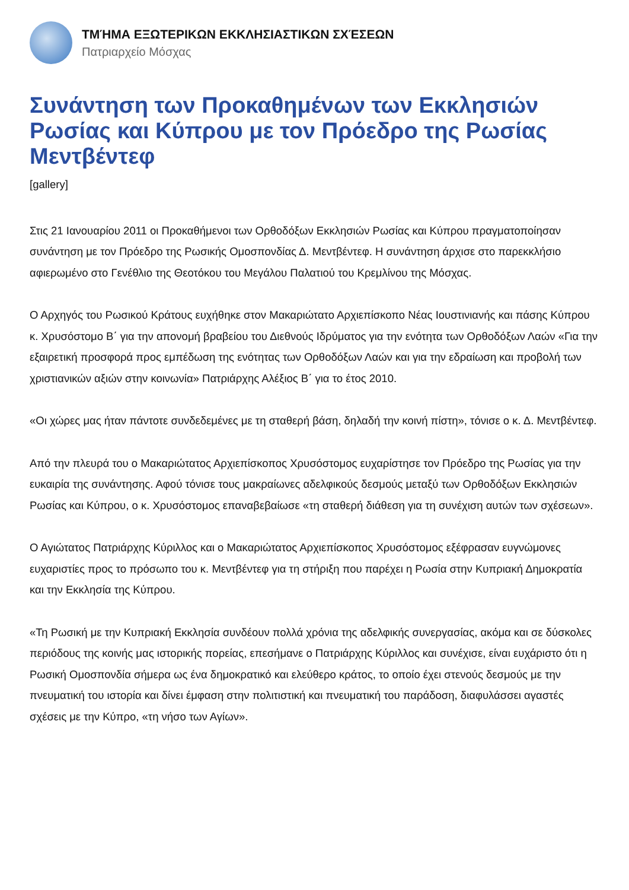ΤΜΉΜΑ ΕΞΩΤΕΡΙΚΩΝ ΕΚΚΛΗΣΙΑΣΤΙΚΩΝ ΣΧΈΣΕΩΝ
Πατριαρχείο Μόσχας
Συνάντηση των Προκαθημένων των Εκκλησιών Ρωσίας και Κύπρου με τον Πρόεδρο της Ρωσίας Μεντβέντεφ
[gallery]
Στις 21 Ιανουαρίου 2011 οι Προκαθήμενοι των Ορθοδόξων Εκκλησιών Ρωσίας και Κύπρου πραγματοποίησαν συνάντηση με τον Πρόεδρο της Ρωσικής Ομοσπονδίας Δ. Μεντβέντεφ. Η συνάντηση άρχισε στο παρεκκλήσιο αφιερωμένο στο Γενέθλιο της Θεοτόκου του Μεγάλου Παλατιού του Κρεμλίνου της Μόσχας.
Ο Αρχηγός του Ρωσικού Κράτους ευχήθηκε στον Μακαριώτατο Αρχιεπίσκοπο Νέας Ιουστινιανής και πάσης Κύπρου κ. Χρυσόστομο Β΄ για την απονομή βραβείου του Διεθνούς Ιδρύματος για την ενότητα των Ορθοδόξων Λαών «Για την εξαιρετική προσφορά προς εμπέδωση της ενότητας των Ορθοδόξων Λαών και για την εδραίωση και προβολή των χριστιανικών αξιών στην κοινωνία» Πατριάρχης Αλέξιος Β΄ για το έτος 2010.
«Οι χώρες μας ήταν πάντοτε συνδεδεμένες με τη σταθερή βάση, δηλαδή την κοινή πίστη», τόνισε ο κ. Δ. Μεντβέντεφ.
Από την πλευρά του ο Μακαριώτατος Αρχιεπίσκοπος Χρυσόστομος ευχαρίστησε τον Πρόεδρο της Ρωσίας για την ευκαιρία της συνάντησης. Αφού τόνισε τους μακραίωνες αδελφικούς δεσμούς μεταξύ των Ορθοδόξων Εκκλησιών Ρωσίας και Κύπρου, ο κ. Χρυσόστομος επαναβεβαίωσε «τη σταθερή διάθεση για τη συνέχιση αυτών των σχέσεων».
Ο Αγιώτατος Πατριάρχης Κύριλλος και ο Μακαριώτατος Αρχιεπίσκοπος Χρυσόστομος εξέφρασαν ευγνώμονες ευχαριστίες προς το πρόσωπο του κ. Μεντβέντεφ για τη στήριξη που παρέχει η Ρωσία στην Κυπριακή Δημοκρατία και την Εκκλησία της Κύπρου.
«Τη Ρωσική με την Κυπριακή Εκκλησία συνδέουν πολλά χρόνια της αδελφικής συνεργασίας, ακόμα και σε δύσκολες περιόδους της κοινής μας ιστορικής πορείας, επεσήμανε ο Πατριάρχης Κύριλλος και συνέχισε, είναι ευχάριστο ότι η Ρωσική Ομοσπονδία σήμερα ως ένα δημοκρατικό και ελεύθερο κράτος, το οποίο έχει στενούς δεσμούς με την πνευματική του ιστορία και δίνει έμφαση στην πολιτιστική και πνευματική του παράδοση, διαφυλάσσει αγαστές σχέσεις με την Κύπρο, «τη νήσο των Αγίων».